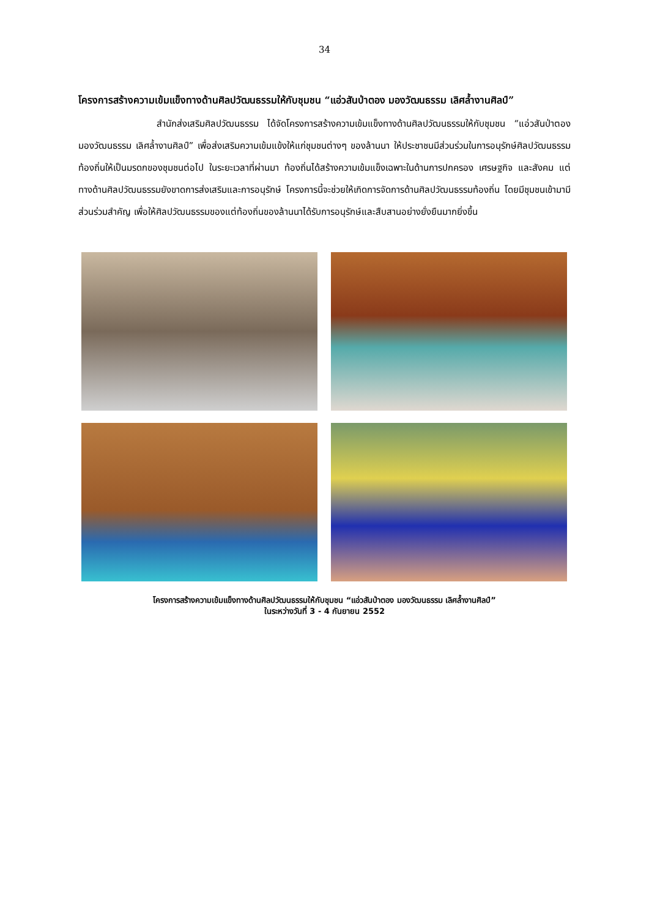34
โครงการสร้างความเข้มแข็งทางด้านศิลปวัฒนธรรมให้กับชุมชน “แอ่วสันป่าตอง มองวัฒนธรรม เลิศล้ำงานศิลป์”
สำนักส่งเสริมศิลปวัฒนธรรม ได้จัดโครงการสร้างความเข้มแข็งทางด้านศิลปวัฒนธรรมให้กับชุมชน “แอ่วสันป่าตอง มองวัฒนธรรม เลิศล้ำงานศิลป์” เพื่อส่งเสริมความเข้มแข้งให้แก่ชุมชนต่างๆ ของล้านนา ให้ประชาชนมีส่วนร่วมในการอนุรักษ์ศิลปวัฒนธรรมท้องถิ่นให้เป็นมรดกของชุมชนต่อไป ในระยะเวลาที่ผ่านมา ท้องถิ่นได้สร้างความเข้มแข็งเฉพาะในด้านการปกครอง เศรษฐกิจ และสังคม แต่ทางด้านศิลปวัฒนธรรมยังขาดการส่งเสริมและการอนุรักษ์ โครงการนี้จะช่วยให้เกิดการจัดการด้านศิลปวัฒนธรรมท้องถิ่น โดยมีชุมชนเข้ามามีส่วนร่วมสำคัญ เพื่อให้ศิลปวัฒนธรรมของแต่ท้องถิ่นของล้านนาได้รับการอนุรักษ์และสืบสานอย่างยั่งยืนมากยิ่งขึ้น
โครงการสร้างความเข้มแข็งทางด้านศิลปวัฒนธรรมให้กับชุมชน “แอ่วสันป่าตอง มองวัฒนธรรม เลิศล้ำงานศิลป์”
ในระหว่างวันที่ 3 - 4 กันยายน 2552